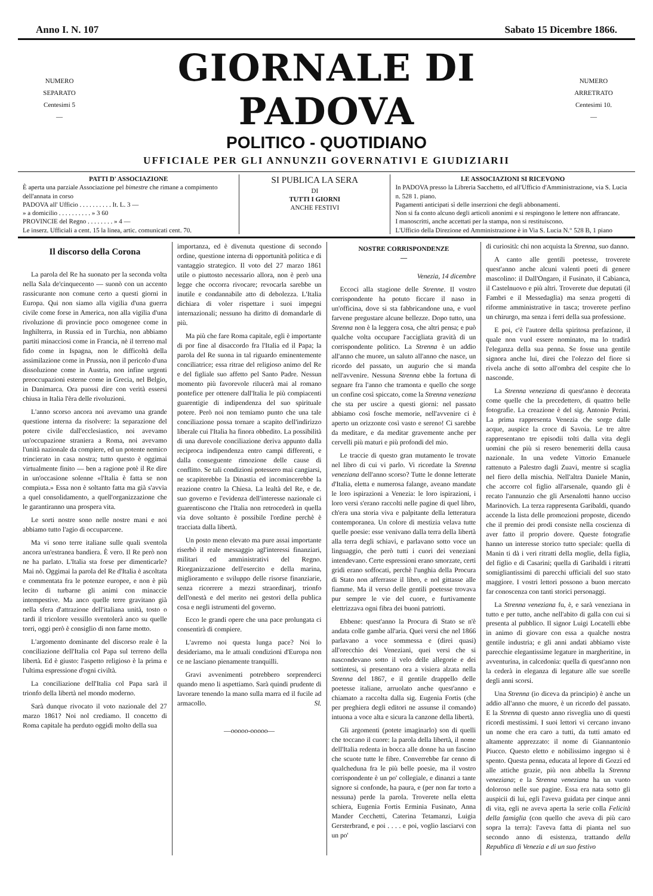Anno I. N. 107 Sabato 15 Dicembre 1866.
NUMERO
SEPARATO
Centesimi 5
—
GIORNALE DI PADOVA
POLITICO - QUOTIDIANO
NUMERO
ARRETRATO
Centesimi 10.
—
UFFICIALE PER GLI ANNUNZII GOVERNATIVI E GIUDIZIARII
PATTI D' ASSOCIAZIONE
È aperta una parziale Associazione pel bimestre che rimane a compimento dell'annata in corso
PADOVA all' Ufficio . . . . . . . . . . It. L. 3 —
» a domicilio . . . . . . . . . . » 3 60
PROVINCIE del Regno . . . . . . . . » 4 —
Le inserz. Ufficiali a cent. 15 la linea, artic. comunicati cent. 70.
SI PUBLICA LA SERA
DI
TUTTI I GIORNI
ANCHE FESTIVI
LE ASSOCIAZIONI SI RICEVONO
In PADOVA presso la Libreria Sacchetto, ed all'Ufficio d'Amministrazione, via S. Lucia n. 528 1. piano.
Pagamenti anticipati sì delle inserzioni che degli abbonamenti.
Non si fa conto alcuno degli articoli anonimi e si respingono le lettere non affrancate.
I manoscritti, anche accettati per la stampa, non si restituiscono.
L'Ufficio della Direzione ed Amministrazione è in Via S. Lucia N.° 528 B, 1 piano
Il discorso della Corona
La parola del Re ha suonato per la seconda volta nella Sala de'cinquecento — suonò con un accento rassicurante non comune certo a questi giorni in Europa. Qui non siamo alla vigilia d'una guerra civile come forse in America, non alla vigilia d'una rivoluzione di provincie poco omogenee come in Inghilterra, in Russia ed in Turchia, non abbiamo partiti minacciosi come in Francia, nè il terreno mal fido come in Ispagna, non le difficoltà della assimilazione come in Prussia, non il pericolo d'una dissoluzione come in Austria, non infine urgenti preoccupazioni esterne come in Grecia, nel Belgio, in Danimarca. Ora puossi dire con verità essersi chiusa in Italia l'èra delle rivoluzioni.
L'anno scorso ancora noi avevamo una grande questione interna da risolvere: la separazione del potere civile dall'ecclesiastico, noi avevamo un'occupazione straniera a Roma, noi avevamo l'unità nazionale da compiere, ed un potente nemico trincierato in casa nostra; tutto questo è oggimai virtualmente finito — ben a ragione potè il Re dire in un'occasione solenne «l'Italia è fatta se non compiuta.» Essa non è soltanto fatta ma già s'avvia a quel consolidamento, a quell'organizzazione che le garantiranno una prospera vita.
Le sorti nostre sono nelle nostre mani e noi abbiamo tutto l'agio di occuparcene.
Ma vi sono terre italiane sulle quali sventola ancora un'estranea bandiera. È vero. Il Re però non ne ha parlato. L'Italia sta forse per dimenticarle? Mai nò. Oggimai la parola del Re d'Italia è ascoltata e commentata fra le potenze europee, e non è più lecito di turbarne gli animi con minaccie intempestive. Ma anco quelle terre gravitano già nella sfera d'attrazione dell'italiana unità, tosto o tardi il tricolore vessillo sventolerà anco su quelle torri, oggi però è consiglio di non farne motto.
L'argomento dominante del discorso reale è la conciliazione dell'Italia col Papa sul terreno della libertà. Ed è giusto: l'aspetto religioso è la prima e l'ultima espressione d'ogni civiltà.
La conciliazione dell'Italia col Papa sarà il trionfo della libertà nel mondo moderno.
Sarà dunque rivocato il voto nazionale del 27 marzo 1861? Noi nol crediamo. Il concetto di Roma capitale ha perduto oggidì molto della sua
importanza, ed è divenuta questione di secondo ordine, questione interna di opportunità politica e di vantaggio strategico. Il voto del 27 marzo 1861 utile o piuttosto necessario allora, non è però una legge che occorra rivocare; revocarla sarebbe un inutile e condannabile atto di debolezza. L'Italia dichiara di voler rispettare i suoi impegni internazionali; nessuno ha diritto di domandarle di più.
Ma più che fare Roma capitale, egli è importante di por fine al disaccordo fra l'Italia ed il Papa; la parola del Re suona in tal riguardo eminentemente conciliatrice; essa ritrae del religioso animo del Re e del figliale suo affetto pel Santo Padre. Nessun momento più favorevole rilucerà mai al romano pontefice per ottenere dall'Italia le più compiacenti guarentigie di indipendenza del suo spirituale potere. Però noi non temiamo punto che una tale conciliazione possa tornare a scapito dell'indirizzo liberale cui l'Italia ha finora obbedito. La possibilità di una durevole conciliazione deriva appunto dalla reciproca indipendenza entro campi differenti, e dalla conseguente rimozione delle cause di conflitto. Se tali condizioni potessero mai cangiarsi, ne scapiterebbe la Dinastia ed incomincerebbe la reazione contro la Chiesa. La lealtà del Re, e de. suo governo e l'evidenza dell'interesse nazionale ci guarentiscono che l'Italia non retrocederà in quella via dove soltanto è possibile l'ordine perchè è tracciata dalla libertà.
Un posto meno elevato ma pure assai importante riserbò il reale messaggio agl'interessi finanziari, militari ed amministrativi del Regno. Riorganizzazione dell'esercito e della marina, miglioramento e sviluppo delle risorse finanziarie, senza ricorrere a mezzi straordinarj, trionfo dell'onestà e del merito nei gestori della publica cosa e negli istrumenti del governo.
Ecco le grandi opere che una pace prolungata ci consentirà di compiere.
L'avremo noi questa lunga pace? Noi lo desideriamo, ma le attuali condizioni d'Europa non ce ne lasciano pienamente tranquilli.
Gravi avvenimenti potrebbero sorprenderci quando meno li aspettiamo. Sarà quindi prudente di lavorare tenendo la mano sulla marra ed il fucile ad armacollo. Sl.
—ooooo-ooooo—
NOSTRE CORRISPONDENZE
—
Venezia, 14 dicembre
Eccoci alla stagione delle Strenne. Il vostro corrispondente ha potuto ficcare il naso in un'officina, dove si sta fabbricandone una, e vuol farvene pregustare alcune bellezze. Dopo tutto, una Strenna non è la leggera cosa, che altri pensa; e può qualche volta occupare l'accigliata gravità di un corrispondente politico. La Strenna è un addio all'anno che muore, un saluto all'anno che nasce, un ricordo del passato, un augurio che si manda nell'avvenire. Nessuna Strenna ebbe la fortuna di segnare fra l'anno che tramonta e quello che sorge un confine così spiccato, come la Strenna veneziana che sta per uscire a questi giorni: nel passato abbiamo così fosche memorie, nell'avvenire ci è aperto un orizzonte così vasto e sereno! Ci sarebbe da meditare, e da meditar gravemente anche per cervelli più maturi e più profondi del mio.
Le traccie di questo gran mutamento le trovate nel libro di cui vi parlo. Vi ricordate la Strenna veneziana dell'anno scorso? Tutte le donne letterate d'Italia, eletta e numerosa falange, aveano mandate le loro ispirazioni a Venezia: le loro ispirazioni, i loro versi s'erano raccolti nelle pagine di quel libro, ch'era una storia viva e palpitante della letteratura contemporanea. Un colore di mestizia velava tutte quelle poesie: esse venivano dalla terra della libertà alla terra degli schiavi, e parlavano sotto voce un linguaggio, che però tutti i cuori dei veneziani intendevano. Certe espressioni erano smorzate, certi gridi erano soffocati, perchè l'unghia della Procura di Stato non afferrasse il libro, e nol gittasse alle fiamme. Ma il verso delle gentili poetesse trovava pur sempre le vie del cuore, e furtivamente elettrizzava ogni fibra dei buoni patriotti.
Ebbene: quest'anno la Procura di Stato se n'è andata colle gambe all'aria. Quei versi che nel 1866 parlavano a voce sommessa e (direi quasi) all'orecchio dei Veneziani, quei versi che si nascondevano sotto il velo delle allegorie e dei sottintesi, si presentano ora a visiera alzata nella Strenna del 1867, e il gentile drappello delle poetesse italiane, arruolato anche quest'anno e chiamato a raccolta dalla sig. Eugenia Fortis (che per preghiera degli editori ne assunse il comando) intuona a voce alta e sicura la canzone della libertà.
Gli argomenti (potete imaginarlo) son di quelli che toccano il cuore: la parola della libertà, il nome dell'Italia redenta in bocca alle donne ha un fascino che scuote tutte le fibre. Converrebbe far cenno di qualcheduna fra le più belle poesie, ma il vostro corrispondente è un po' collegiale, e dinanzi a tante signore si confonde, ha paura, e (per non far torto a nessuna) perde la parola. Troverete nella eletta schiera, Eugenia Fortis Erminia Fusinato, Anna Mander Cecchetti, Caterina Tetamanzi, Luigia Gersterbrand, e poi . . . . e poi, voglio lasciarvi con un po'
di curiosità: chi non acquista la Strenna, suo danno.
A canto alle gentili poetesse, troverete quest'anno anche alcuni valenti poeti di genere mascolino: il Dall'Ongaro, il Fusinato, il Cabianca, il Castelnuovo e più altri. Troverete due deputati (il Fambri e il Messedaglia) ma senza progetti di riforme amministrative in tasca; troverete perfino un chirurgo, ma senza i ferri della sua professione.
E poi, c'è l'autore della spiritosa prefazione, il quale non vuol essere nominato, ma lo tradirà l'eleganza della sua penna. Se fosse una gentile signora anche lui, direi che l'olezzo del fiore si rivela anche di sotto all'ombra del cespite che lo nasconde.
La Strenna veneziana di quest'anno è decorata come quelle che la precedettero, di quattro belle fotografie. La creazione è del sig. Antonio Perini. La prima rappresenta Venezia che sorge dalle acque, auspice la croce di Savoia. Le tre altre rappresentano tre episodii tolti dalla vita degli uomini che più si resero benemeriti della causa nazionale. In una vedete Vittorio Emanuele rattenuto a Palestro dagli Zuavi, mentre si scaglia nel fiero della mischia. Nell'altra Daniele Manin, che accorre col figlio all'arsenale, quando gli è recato l'annunzio che gli Arsenalotti hanno ucciso Marinovich. La terza rappresenta Garibaldi, quando accende la lista delle promozioni proposte, dicendo che il premio dei prodi consiste nella coscienza di aver fatto il proprio dovere. Queste fotografie hanno un interesse storico tutto speciale: quella di Manin ti dà i veri ritratti della moglie, della figlia, del figlio e di Casarini; quella di Garibaldi i ritratti somigliantissimi di parecchi ufficiali del suo stato maggiore. I vostri lettori possono a buon mercato far conoscenza con tanti storici personaggi.
La Strenna veneziana fu, è, e sarà veneziana in tutto e per tutto, anche nell'abito di galla con cui si presenta al pubblico. Il signor Luigi Locatelli ebbe in animo di giovare con essa a qualche nostra gentile industria; e gli anni andati abbiamo viste parecchie elegantissime legature in margheritine, in avventurina, in calcedonia: quella di quest'anno non la cederà in eleganza di legature alle sue sorelle degli anni scorsi.
Una Strenna (io diceva da principio) è anche un addio all'anno che muore, è un ricordo del passato. E la Strenna di questo anno risveglia uno di questi ricordi mestissimi. I suoi lettori vi cercano invano un nome che era caro a tutti, da tutti amato ed altamente apprezzato: il nome di Giannantonio Piucco. Questo eletto e nobilissimo ingegno si è spento. Questa penna, educata al lepore di Gozzi ed alle attiche grazie, più non abbella la Strenna veneziana; e la Strenna veneziana ha un vuoto doloroso nelle sue pagine. Essa era nata sotto gli auspicii di lui, egli l'aveva guidata per cinque anni di vita, egli ne aveva aperta la serie colla Felicità della famiglia (con quello che aveva di più caro sopra la terra): l'aveva fatta di pianta nel suo secondo anno di esistenza, trattando della Republica di Venezia e di un suo festivo